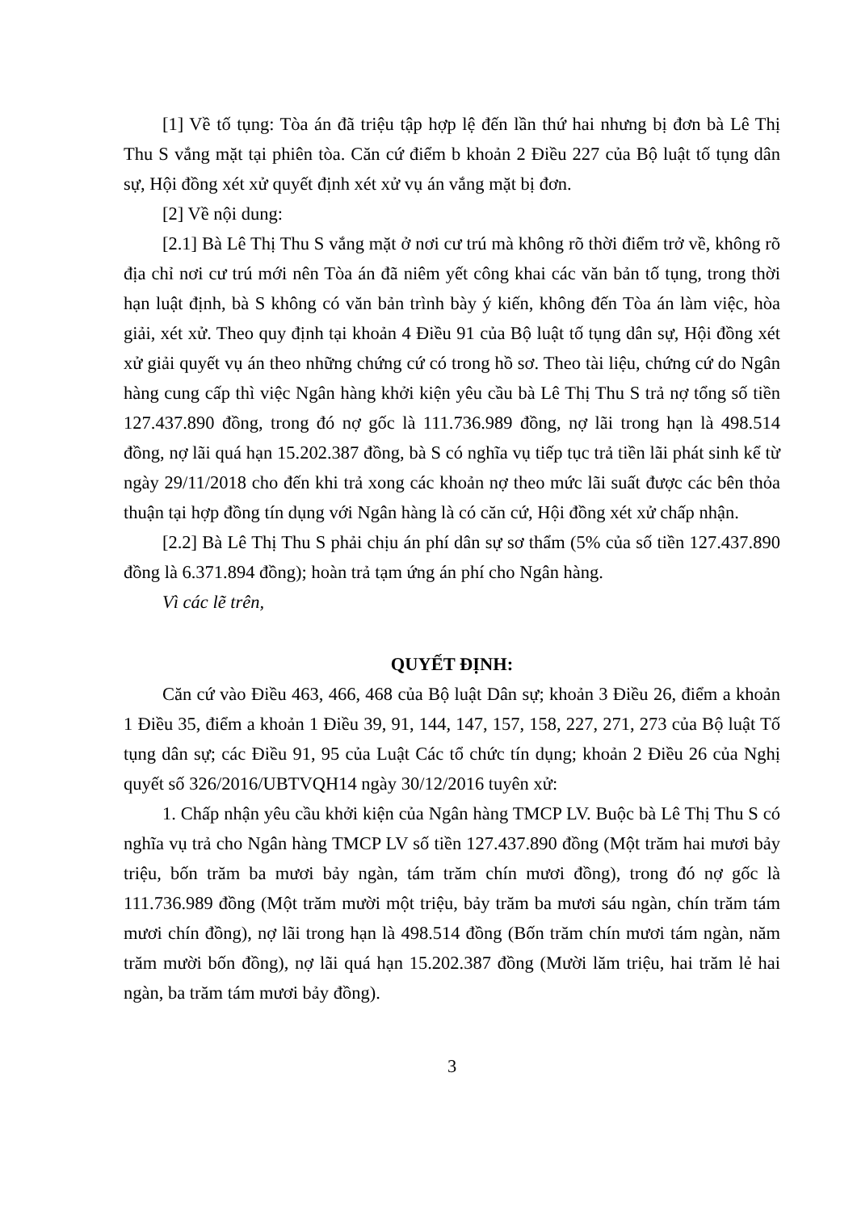[1] Về tố tụng: Tòa án đã triệu tập hợp lệ đến lần thứ hai nhưng bị đơn bà Lê Thị Thu S vắng mặt tại phiên tòa. Căn cứ điểm b khoản 2 Điều 227 của Bộ luật tố tụng dân sự, Hội đồng xét xử quyết định xét xử vụ án vắng mặt bị đơn.
[2] Về nội dung:
[2.1] Bà Lê Thị Thu S vắng mặt ở nơi cư trú mà không rõ thời điểm trở về, không rõ địa chỉ nơi cư trú mới nên Tòa án đã niêm yết công khai các văn bản tố tụng, trong thời hạn luật định, bà S không có văn bản trình bày ý kiến, không đến Tòa án làm việc, hòa giải, xét xử. Theo quy định tại khoản 4 Điều 91 của Bộ luật tố tụng dân sự, Hội đồng xét xử giải quyết vụ án theo những chứng cứ có trong hồ sơ. Theo tài liệu, chứng cứ do Ngân hàng cung cấp thì việc Ngân hàng khởi kiện yêu cầu bà Lê Thị Thu S trả nợ tổng số tiền 127.437.890 đồng, trong đó nợ gốc là 111.736.989 đồng, nợ lãi trong hạn là 498.514 đồng, nợ lãi quá hạn 15.202.387 đồng, bà S có nghĩa vụ tiếp tục trả tiền lãi phát sinh kể từ ngày 29/11/2018 cho đến khi trả xong các khoản nợ theo mức lãi suất được các bên thỏa thuận tại hợp đồng tín dụng với Ngân hàng là có căn cứ, Hội đồng xét xử chấp nhận.
[2.2] Bà Lê Thị Thu S phải chịu án phí dân sự sơ thẩm (5% của số tiền 127.437.890 đồng là 6.371.894 đồng); hoàn trả tạm ứng án phí cho Ngân hàng.
Vì các lẽ trên,
QUYẾT ĐỊNH:
Căn cứ vào Điều 463, 466, 468 của Bộ luật Dân sự; khoản 3 Điều 26, điểm a khoản 1 Điều 35, điểm a khoản 1 Điều 39, 91, 144, 147, 157, 158, 227, 271, 273 của Bộ luật Tố tụng dân sự; các Điều 91, 95 của Luật Các tổ chức tín dụng; khoản 2 Điều 26 của Nghị quyết số 326/2016/UBTVQH14 ngày 30/12/2016 tuyên xử:
1. Chấp nhận yêu cầu khởi kiện của Ngân hàng TMCP LV. Buộc bà Lê Thị Thu S có nghĩa vụ trả cho Ngân hàng TMCP LV số tiền 127.437.890 đồng (Một trăm hai mươi bảy triệu, bốn trăm ba mươi bảy ngàn, tám trăm chín mươi đồng), trong đó nợ gốc là 111.736.989 đồng (Một trăm mười một triệu, bảy trăm ba mươi sáu ngàn, chín trăm tám mươi chín đồng), nợ lãi trong hạn là 498.514 đồng (Bốn trăm chín mươi tám ngàn, năm trăm mười bốn đồng), nợ lãi quá hạn 15.202.387 đồng (Mười lăm triệu, hai trăm lẻ hai ngàn, ba trăm tám mươi bảy đồng).
3